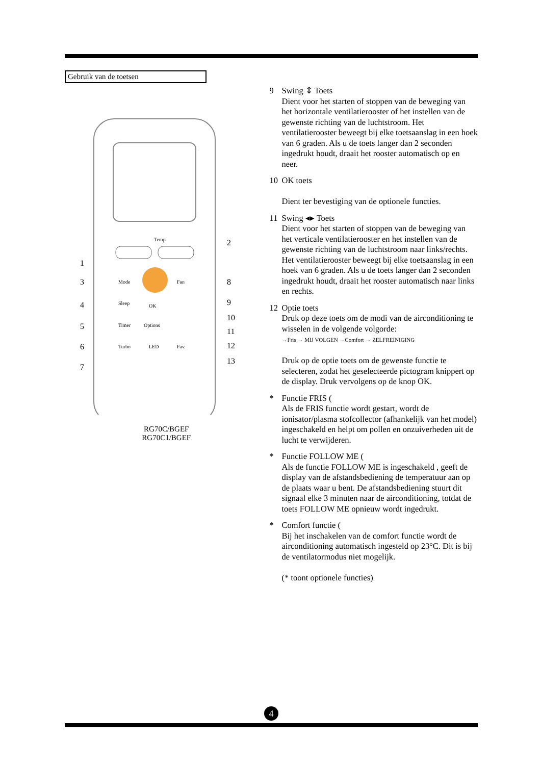Gebruik van de toetsen
Temp
Mode
Fan
Sleep
OK
Timer
Options
Turbo
LED
Fav.
1
2
3
4
5
6
7
8
9
10
11
12
13
RG70C/BGEF
RG70C1/BGEF
9 Swing ⇕ Toets
Dient voor het starten of stoppen van de beweging van het horizontale ventilatierooster of het instellen van de gewenste richting van de luchtstroom. Het ventilatierooster beweegt bij elke toetsaanslag in een hoek van 6 graden. Als u de toets langer dan 2 seconden ingedrukt houdt, draait het rooster automatisch op en neer.
10 OK toets
Dient ter bevestiging van de optionele functies.
11 Swing ◂▸ Toets
Dient voor het starten of stoppen van de beweging van het verticale ventilatierooster en het instellen van de gewenste richting van de luchtstroom naar links/rechts. Het ventilatierooster beweegt bij elke toetsaanslag in een hoek van 6 graden. Als u de toets langer dan 2 seconden ingedrukt houdt, draait het rooster automatisch naar links en rechts.
12 Optie toets
Druk op deze toets om de modi van de airconditioning te wisselen in de volgende volgorde:
→Fris → MIJ VOLGEN →Comfort → ZELFREINIGING
Druk op de optie toets om de gewenste functie te selecteren, zodat het geselecteerde pictogram knippert op de display. Druk vervolgens op de knop OK.
* Functie FRIS (
Als de FRIS functie wordt gestart, wordt de ionisator/plasma stofcollector (afhankelijk van het model) ingeschakeld en helpt om pollen en onzuiverheden uit de lucht te verwijderen.
* Functie FOLLOW ME (
Als de functie FOLLOW ME is ingeschakeld , geeft de display van de afstandsbediening de temperatuur aan op de plaats waar u bent. De afstandsbediening stuurt dit signaal elke 3 minuten naar de airconditioning, totdat de toets FOLLOW ME opnieuw wordt ingedrukt.
* Comfort functie (
Bij het inschakelen van de comfort functie wordt de airconditioning automatisch ingesteld op 23°C. Dit is bij de ventilatormodus niet mogelijk.
(* toont optionele functies)
4